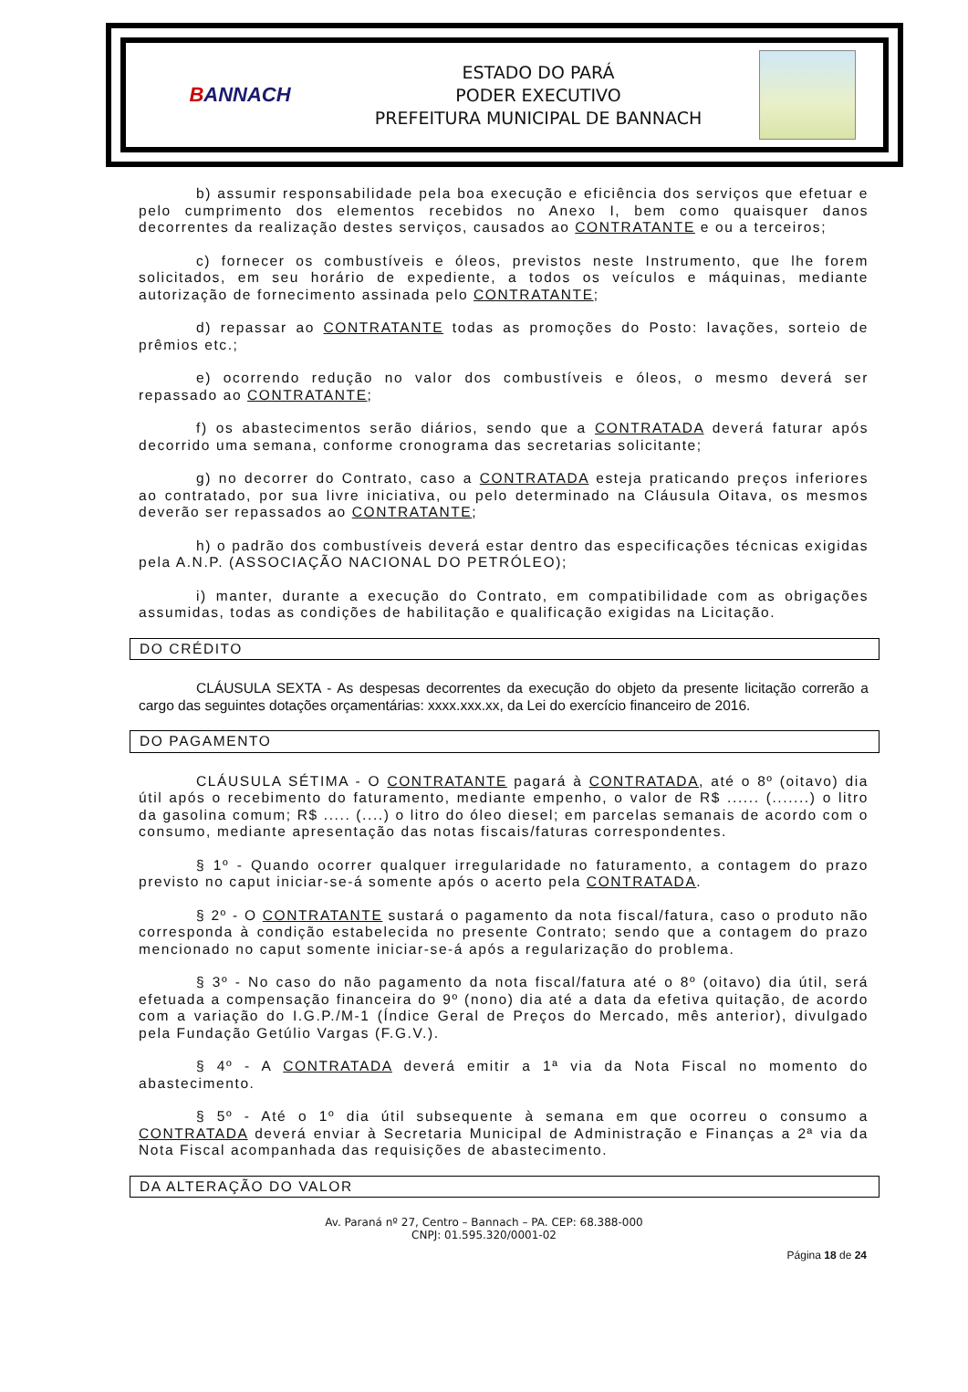BANNACH
ESTADO DO PARÁ
PODER EXECUTIVO
PREFEITURA MUNICIPAL DE BANNACH
b) assumir responsabilidade pela boa execução e eficiência dos serviços que efetuar e pelo cumprimento dos elementos recebidos no Anexo I, bem como quaisquer danos decorrentes da realização destes serviços, causados ao CONTRATANTE e ou a terceiros;
c) fornecer os combustíveis e óleos, previstos neste Instrumento, que lhe forem solicitados, em seu horário de expediente, a todos os veículos e máquinas, mediante autorização de fornecimento assinada pelo CONTRATANTE;
d) repassar ao CONTRATANTE todas as promoções do Posto: lavações, sorteio de prêmios etc.;
e) ocorrendo redução no valor dos combustíveis e óleos, o mesmo deverá ser repassado ao CONTRATANTE;
f) os abastecimentos serão diários, sendo que a CONTRATADA deverá faturar após decorrido uma semana, conforme cronograma das secretarias solicitante;
g) no decorrer do Contrato, caso a CONTRATADA esteja praticando preços inferiores ao contratado, por sua livre iniciativa, ou pelo determinado na Cláusula Oitava, os mesmos deverão ser repassados ao CONTRATANTE;
h) o padrão dos combustíveis deverá estar dentro das especificações técnicas exigidas pela A.N.P. (ASSOCIAÇÃO NACIONAL DO PETRÓLEO);
i) manter, durante a execução do Contrato, em compatibilidade com as obrigações assumidas, todas as condições de habilitação e qualificação exigidas na Licitação.
DO CRÉDITO
CLÁUSULA SEXTA - As despesas decorrentes da execução do objeto da presente licitação correrão a cargo das seguintes dotações orçamentárias: xxxx.xxx.xx, da Lei do exercício financeiro de 2016.
DO PAGAMENTO
CLÁUSULA SÉTIMA - O CONTRATANTE pagará à CONTRATADA, até o 8º (oitavo) dia útil após o recebimento do faturamento, mediante empenho, o valor de R$ ...... (.......) o litro da gasolina comum; R$ ..... (....) o litro do óleo diesel; em parcelas semanais de acordo com o consumo, mediante apresentação das notas fiscais/faturas correspondentes.
§ 1º - Quando ocorrer qualquer irregularidade no faturamento, a contagem do prazo previsto no caput iniciar-se-á somente após o acerto pela CONTRATADA.
§ 2º - O CONTRATANTE sustará o pagamento da nota fiscal/fatura, caso o produto não corresponda à condição estabelecida no presente Contrato; sendo que a contagem do prazo mencionado no caput somente iniciar-se-á após a regularização do problema.
§ 3º - No caso do não pagamento da nota fiscal/fatura até o 8º (oitavo) dia útil, será efetuada a compensação financeira do 9º (nono) dia até a data da efetiva quitação, de acordo com a variação do I.G.P./M-1 (Índice Geral de Preços do Mercado, mês anterior), divulgado pela Fundação Getúlio Vargas (F.G.V.).
§ 4º - A CONTRATADA deverá emitir a 1ª via da Nota Fiscal no momento do abastecimento.
§ 5º - Até o 1º dia útil subsequente à semana em que ocorreu o consumo a CONTRATADA deverá enviar à Secretaria Municipal de Administração e Finanças a 2ª via da Nota Fiscal acompanhada das requisições de abastecimento.
DA ALTERAÇÃO DO VALOR
Av. Paraná nº 27, Centro – Bannach – PA. CEP: 68.388-000
CNPJ: 01.595.320/0001-02
Página 18 de 24